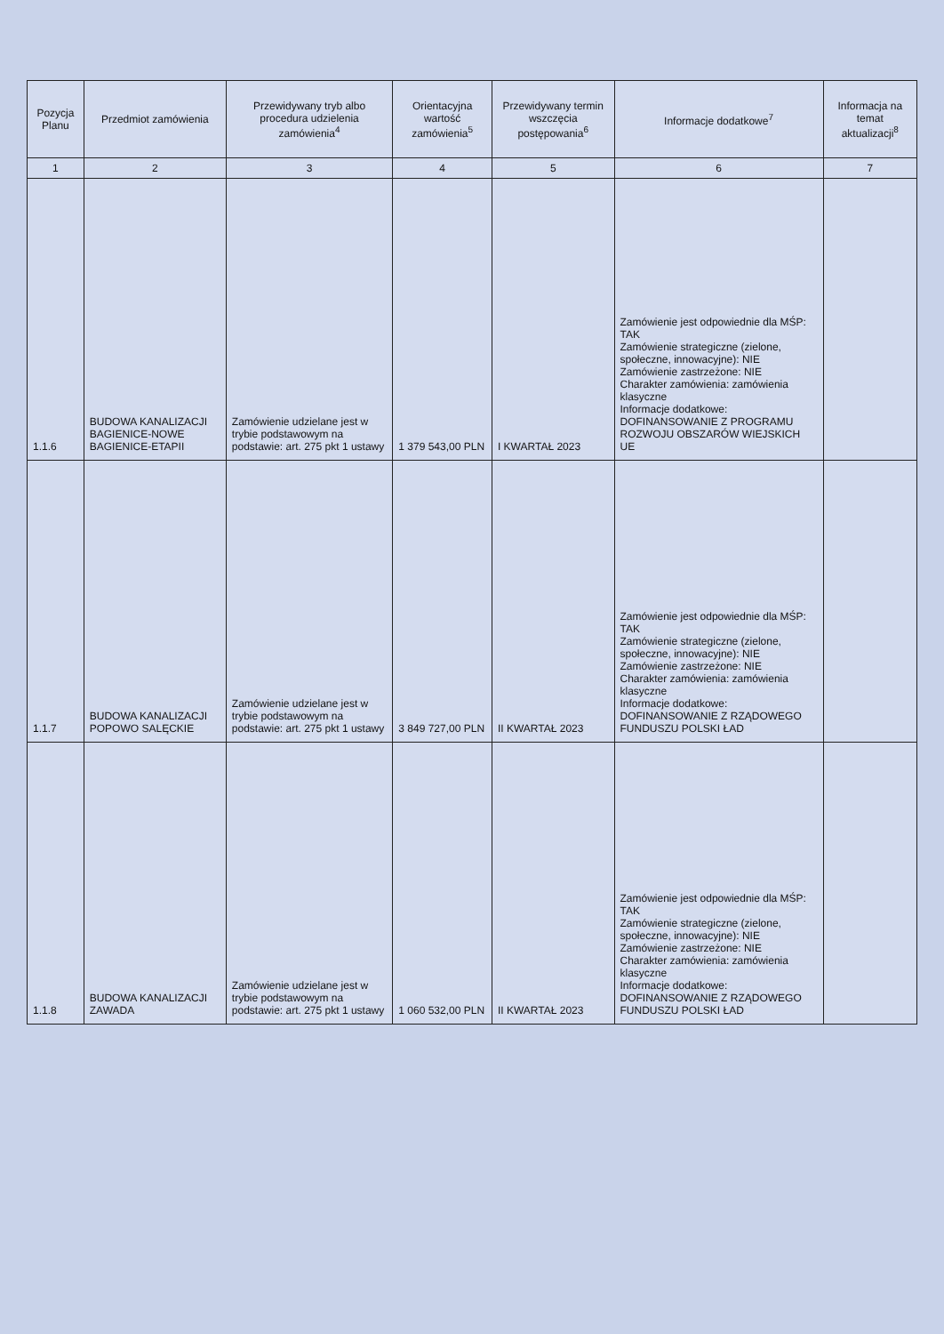| Pozycja Planu | Przedmiot zamówienia | Przewidywany tryb albo procedura udzielenia zamówienia<sup>4</sup> | Orientacyjna wartość zamówienia<sup>5</sup> | Przewidywany termin wszczęcia postępowania<sup>6</sup> | Informacje dodatkowe<sup>7</sup> | Informacja na temat aktualizacji<sup>8</sup> |
| --- | --- | --- | --- | --- | --- | --- |
| 1 | 2 | 3 | 4 | 5 | 6 | 7 |
| 1.1.6 | BUDOWA KANALIZACJI BAGIENICE-NOWE BAGIENICE-ETAPII | Zamówienie udzielane jest w trybie podstawowym na podstawie: art. 275 pkt 1 ustawy | 1 379 543,00 PLN | I KWARTAŁ 2023 | Zamówienie jest odpowiednie dla MŚP: TAK Zamówienie strategiczne (zielone, społeczne, innowacyjne): NIE Zamówienie zastrzeżone: NIE Charakter zamówienia: zamówienia klasyczne Informacje dodatkowe: DOFINANSOWANIE Z PROGRAMU ROZWOJU OBSZARÓW WIEJSKICH UE | |
| 1.1.7 | BUDOWA KANALIZACJI POPOWO SALĘCKIE | Zamówienie udzielane jest w trybie podstawowym na podstawie: art. 275 pkt 1 ustawy | 3 849 727,00 PLN | II KWARTAŁ 2023 | Zamówienie jest odpowiednie dla MŚP: TAK Zamówienie strategiczne (zielone, społeczne, innowacyjne): NIE Zamówienie zastrzeżone: NIE Charakter zamówienia: zamówienia klasyczne Informacje dodatkowe: DOFINANSOWANIE Z RZĄDOWEGO FUNDUSZU POLSKI ŁAD | |
| 1.1.8 | BUDOWA KANALIZACJI ZAWADA | Zamówienie udzielane jest w trybie podstawowym na podstawie: art. 275 pkt 1 ustawy | 1 060 532,00 PLN | II KWARTAŁ 2023 | Zamówienie jest odpowiednie dla MŚP: TAK Zamówienie strategiczne (zielone, społeczne, innowacyjne): NIE Zamówienie zastrzeżone: NIE Charakter zamówienia: zamówienia klasyczne Informacje dodatkowe: DOFINANSOWANIE Z RZĄDOWEGO FUNDUSZU POLSKI ŁAD | |